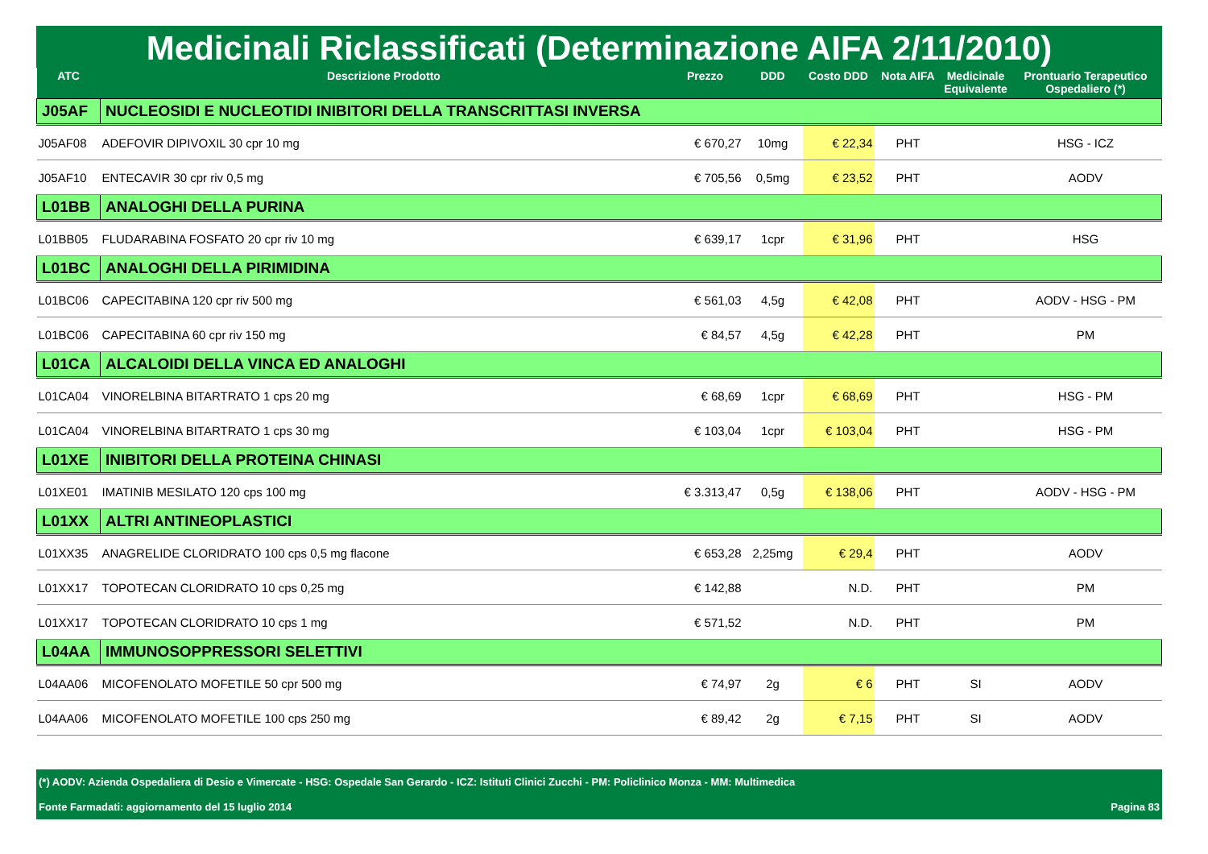Medicinali Riclassificati (Determinazione AIFA 2/11/2010)
| ATC | Descrizione Prodotto | Prezzo | DDD | Costo DDD | Nota AIFA | Medicinale Equivalente | Prontuario Terapeutico Ospedaliero (*) |
| --- | --- | --- | --- | --- | --- | --- | --- |
| J05AF | NUCLEOSIDI E NUCLEOTIDI INIBITORI DELLA TRANSCRITTASI INVERSA | | | | | | |
| J05AF08 | ADEFOVIR DIPIVOXIL 30 cpr 10 mg | € 670,27 | 10mg | € 22,34 | PHT | | HSG - ICZ |
| J05AF10 | ENTECAVIR 30 cpr riv 0,5 mg | € 705,56 | 0,5mg | € 23,52 | PHT | | AODV |
| L01BB | ANALOGHI DELLA PURINA | | | | | | |
| L01BB05 | FLUDARABINA FOSFATO 20 cpr riv 10 mg | € 639,17 | 1cpr | € 31,96 | PHT | | HSG |
| L01BC | ANALOGHI DELLA PIRIMIDINA | | | | | | |
| L01BC06 | CAPECITABINA 120 cpr riv 500 mg | € 561,03 | 4,5g | € 42,08 | PHT | | AODV - HSG - PM |
| L01BC06 | CAPECITABINA 60 cpr riv 150 mg | € 84,57 | 4,5g | € 42,28 | PHT | | PM |
| L01CA | ALCALOIDI DELLA VINCA ED ANALOGHI | | | | | | |
| L01CA04 | VINORELBINA BITARTRATO 1 cps 20 mg | € 68,69 | 1cpr | € 68,69 | PHT | | HSG - PM |
| L01CA04 | VINORELBINA BITARTRATO 1 cps 30 mg | € 103,04 | 1cpr | € 103,04 | PHT | | HSG - PM |
| L01XE | INIBITORI DELLA PROTEINA CHINASI | | | | | | |
| L01XE01 | IMATINIB MESILATO 120 cps 100 mg | € 3.313,47 | 0,5g | € 138,06 | PHT | | AODV - HSG - PM |
| L01XX | ALTRI ANTINEOPLASTICI | | | | | | |
| L01XX35 | ANAGRELIDE CLORIDRATO 100 cps 0,5 mg flacone | € 653,28 | 2,25mg | € 29,4 | PHT | | AODV |
| L01XX17 | TOPOTECAN CLORIDRATO 10 cps 0,25 mg | € 142,88 | | N.D. | PHT | | PM |
| L01XX17 | TOPOTECAN CLORIDRATO 10 cps 1 mg | € 571,52 | | N.D. | PHT | | PM |
| L04AA | IMMUNOSOPPRESSORI SELETTIVI | | | | | | |
| L04AA06 | MICOFENOLATO MOFETILE 50 cpr 500 mg | € 74,97 | 2g | € 6 | PHT | SI | AODV |
| L04AA06 | MICOFENOLATO MOFETILE 100 cps 250 mg | € 89,42 | 2g | € 7,15 | PHT | SI | AODV |
(*) AODV: Azienda Ospedaliera di Desio e Vimercate - HSG: Ospedale San Gerardo - ICZ: Istituti Clinici Zucchi - PM: Policlinico Monza - MM: Multimedica
Fonte Farmadati: aggiornamento del 15 luglio 2014 Pagina 83